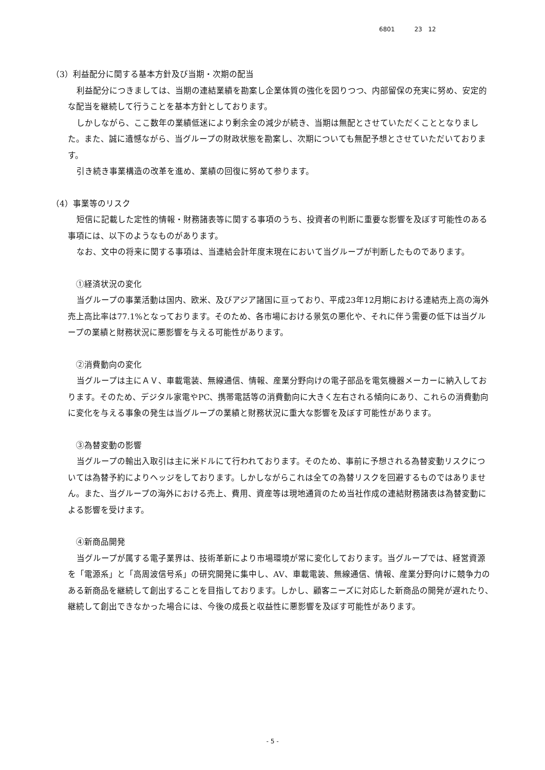6801 23 12
（3）利益配分に関する基本方針及び当期・次期の配当
利益配分につきましては、当期の連結業績を勘案し企業体質の強化を図りつつ、内部留保の充実に努め、安定的な配当を継続して行うことを基本方針としております。
しかしながら、ここ数年の業績低迷により剰余金の減少が続き、当期は無配とさせていただくこととなりました。また、誠に遺憾ながら、当グループの財政状態を勘案し、次期についても無配予想とさせていただいております。
引き続き事業構造の改革を進め、業績の回復に努めて参ります。
（4）事業等のリスク
短信に記載した定性的情報・財務諸表等に関する事項のうち、投資者の判断に重要な影響を及ぼす可能性のある事項には、以下のようなものがあります。
なお、文中の将来に関する事項は、当連結会計年度末現在において当グループが判断したものであります。
①経済状況の変化
当グループの事業活動は国内、欧米、及びアジア諸国に亘っており、平成23年12月期における連結売上高の海外売上高比率は77.1%となっております。そのため、各市場における景気の悪化や、それに伴う需要の低下は当グループの業績と財務状況に悪影響を与える可能性があります。
②消費動向の変化
当グループは主にＡＶ、車載電装、無線通信、情報、産業分野向けの電子部品を電気機器メーカーに納入しております。そのため、デジタル家電やPC、携帯電話等の消費動向に大きく左右される傾向にあり、これらの消費動向に変化を与える事象の発生は当グループの業績と財務状況に重大な影響を及ぼす可能性があります。
③為替変動の影響
当グループの輸出入取引は主に米ドルにて行われております。そのため、事前に予想される為替変動リスクについては為替予約によりヘッジをしております。しかしながらこれは全ての為替リスクを回避するものではありません。また、当グループの海外における売上、費用、資産等は現地通貨のため当社作成の連結財務諸表は為替変動による影響を受けます。
④新商品開発
当グループが属する電子業界は、技術革新により市場環境が常に変化しております。当グループでは、経営資源を「電源系」と「高周波信号系」の研究開発に集中し、AV、車載電装、無線通信、情報、産業分野向けに競争力のある新商品を継続して創出することを目指しております。しかし、顧客ニーズに対応した新商品の開発が遅れたり、継続して創出できなかった場合には、今後の成長と収益性に悪影響を及ぼす可能性があります。
- 5 -